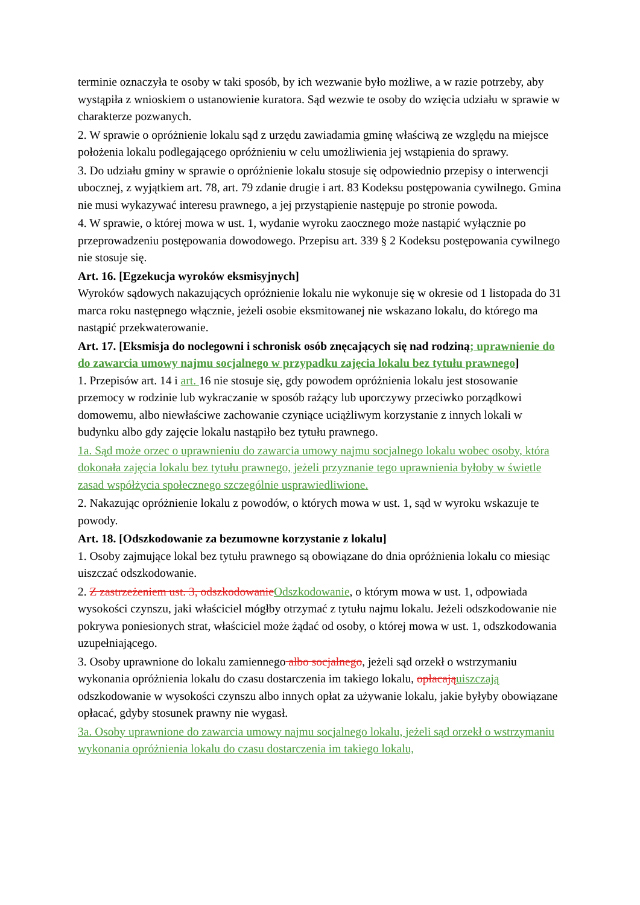terminie oznaczyła te osoby w taki sposób, by ich wezwanie było możliwe, a w razie potrzeby, aby wystąpiła z wnioskiem o ustanowienie kuratora. Sąd wezwie te osoby do wzięcia udziału w sprawie w charakterze pozwanych.
2. W sprawie o opróżnienie lokalu sąd z urzędu zawiadamia gminę właściwą ze względu na miejsce położenia lokalu podlegającego opróżnieniu w celu umożliwienia jej wstąpienia do sprawy.
3. Do udziału gminy w sprawie o opróżnienie lokalu stosuje się odpowiednio przepisy o interwencji ubocznej, z wyjątkiem art. 78, art. 79 zdanie drugie i art. 83 Kodeksu postępowania cywilnego. Gmina nie musi wykazywać interesu prawnego, a jej przystąpienie następuje po stronie powoda.
4. W sprawie, o której mowa w ust. 1, wydanie wyroku zaocznego może nastąpić wyłącznie po przeprowadzeniu postępowania dowodowego. Przepisu art. 339 § 2 Kodeksu postępowania cywilnego nie stosuje się.
Art. 16. [Egzekucja wyroków eksmisyjnych]
Wyroków sądowych nakazujących opróżnienie lokalu nie wykonuje się w okresie od 1 listopada do 31 marca roku następnego włącznie, jeżeli osobie eksmitowanej nie wskazano lokalu, do którego ma nastąpić przekwaterowanie.
Art. 17. [Eksmisja do noclegowni i schronisk osób znęcających się nad rodziną; uprawnienie do do zawarcia umowy najmu socjalnego w przypadku zajęcia lokalu bez tytułu prawnego]
1. Przepisów art. 14 i art. 16 nie stosuje się, gdy powodem opróżnienia lokalu jest stosowanie przemocy w rodzinie lub wykraczanie w sposób rażący lub uporczywy przeciwko porządkowi domowemu, albo niewłaściwe zachowanie czyniące uciążliwym korzystanie z innych lokali w budynku albo gdy zajęcie lokalu nastąpiło bez tytułu prawnego.
1a. Sąd może orzec o uprawnieniu do zawarcia umowy najmu socjalnego lokalu wobec osoby, która dokonała zajęcia lokalu bez tytułu prawnego, jeżeli przyznanie tego uprawnienia byłoby w świetle zasad współżycia społecznego szczególnie usprawiedliwione.
2. Nakazując opróżnienie lokalu z powodów, o których mowa w ust. 1, sąd w wyroku wskazuje te powody.
Art. 18. [Odszkodowanie za bezumowne korzystanie z lokalu]
1. Osoby zajmujące lokal bez tytułu prawnego są obowiązane do dnia opróżnienia lokalu co miesiąc uiszczać odszkodowanie.
2. Z zastrzeżeniem ust. 3, odszkodowanie Odszkodowanie, o którym mowa w ust. 1, odpowiada wysokości czynszu, jaki właściciel mógłby otrzymać z tytułu najmu lokalu. Jeżeli odszkodowanie nie pokrywa poniesionych strat, właściciel może żądać od osoby, o której mowa w ust. 1, odszkodowania uzupełniającego.
3. Osoby uprawnione do lokalu zamiennego albo socjalnego, jeżeli sąd orzekł o wstrzymaniu wykonania opróżnienia lokalu do czasu dostarczenia im takiego lokalu, opłacają uiszczają odszkodowanie w wysokości czynszu albo innych opłat za używanie lokalu, jakie byłyby obowiązane opłacać, gdyby stosunek prawny nie wygasł.
3a. Osoby uprawnione do zawarcia umowy najmu socjalnego lokalu, jeżeli sąd orzekł o wstrzymaniu wykonania opróżnienia lokalu do czasu dostarczenia im takiego lokalu,